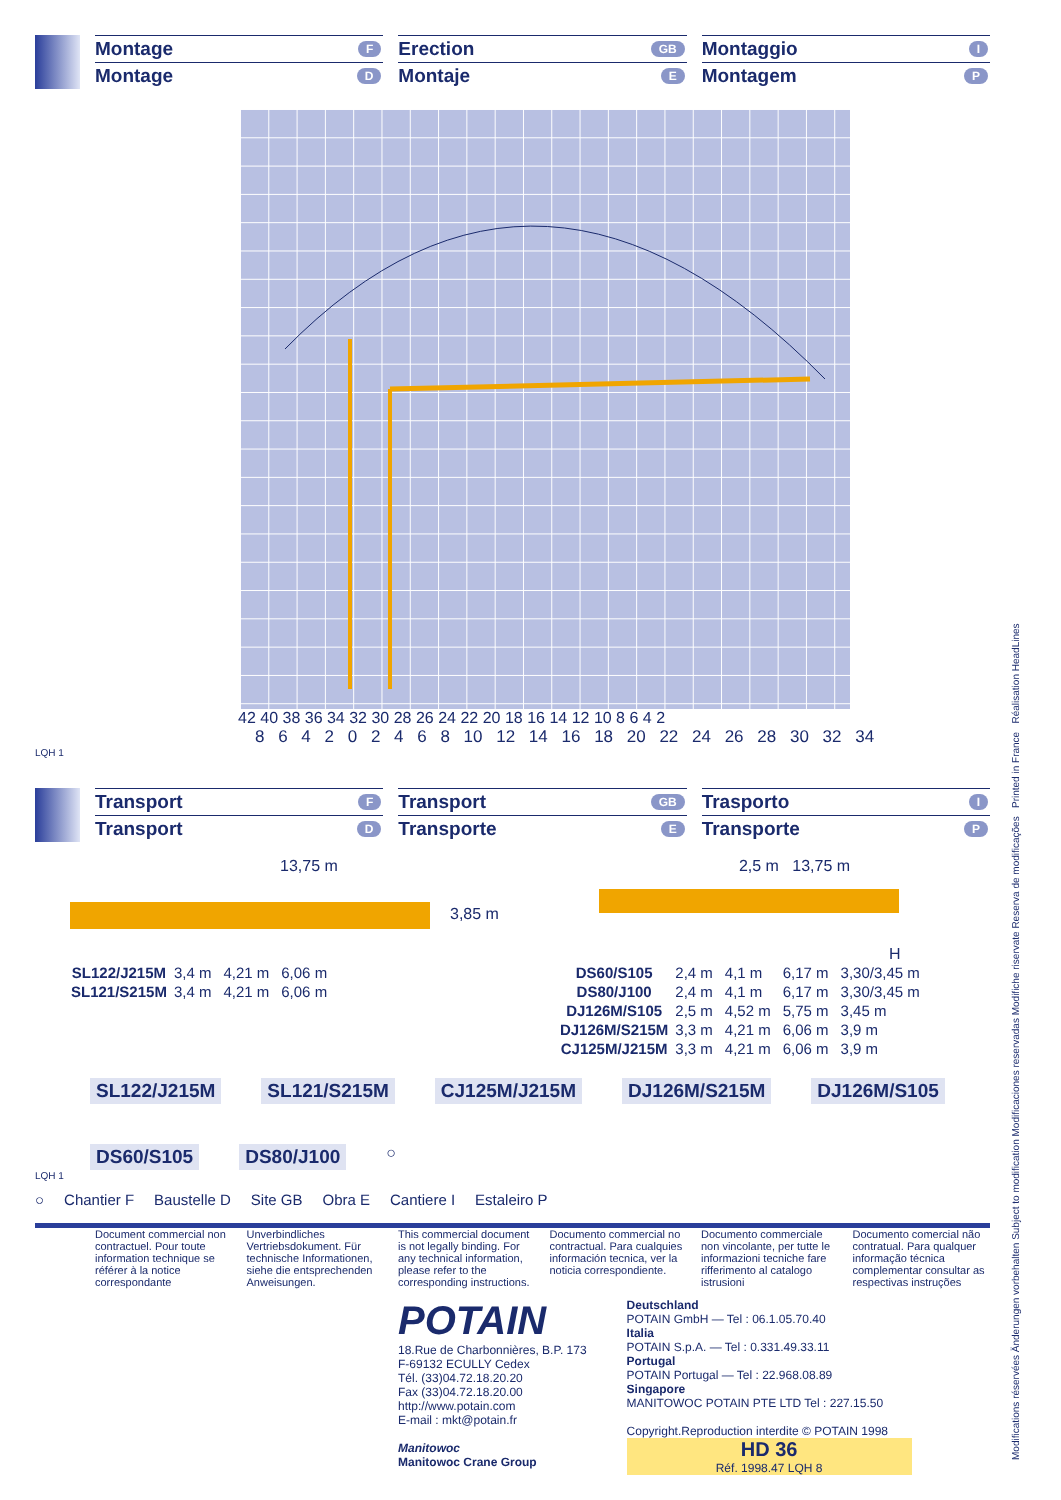Montage F
Montage D
Erection GB
Montaje E
Montaggio I
Montagem P
42 40 38 36 34 32 30 28 26 24 22 20 18 16 14 12 10 8 6 4 2
8 6 4 2 0 2 4 6 8 10 12 14 16 18 20 22 24 26 28 30 32 34
LQH 1
Transport F
Transport D
Transport GB
Transporte E
Trasporto I
Transporte P
13,75 m
3,85 m
| SL122/J215M | 3,4 m | 4,21 m | 6,06 m |
| SL121/S215M | 3,4 m | 4,21 m | 6,06 m |
2,5 m 13,75 m
H
| DS60/S105 | 2,4 m | 4,1 m | 6,17 m | 3,30/3,45 m |
| DS80/J100 | 2,4 m | 4,1 m | 6,17 m | 3,30/3,45 m |
| DJ126M/S105 | 2,5 m | 4,52 m | 5,75 m | 3,45 m |
| DJ126M/S215M | 3,3 m | 4,21 m | 6,06 m | 3,9 m |
| CJ125M/J215M | 3,3 m | 4,21 m | 6,06 m | 3,9 m |
SL122/J215M SL121/S215M CJ125M/J215M DJ126M/S215M DJ126M/S105 DS60/S105 DS80/J100 ○
LQH 1
○ Chantier F Baustelle D Site GB Obra E Cantiere I Estaleiro P
Document commercial non contractuel. Pour toute information technique se référer à la notice correspondante
Unverbindliches Vertriebsdokument. Für technische Informationen, siehe die entsprechenden Anweisungen.
This commercial document is not legally binding. For any technical information, please refer to the corresponding instructions.
Documento commercial no contractual. Para cualquies información tecnica, ver la noticia correspondiente.
Documento commerciale non vincolante, per tutte le informazioni tecniche fare rifferimento al catalogo istrusioni
Documento comercial não contratual. Para qualquer informação técnica complementar consultar as respectivas instruções
POTAIN
18.Rue de Charbonnières, B.P. 173
F-69132 ECULLY Cedex
Tél. (33)04.72.18.20.20
Fax (33)04.72.18.20.00
http://www.potain.com
E-mail : mkt@potain.fr
Manitowoc
Manitowoc Crane Group
Deutschland
POTAIN GmbH — Tel : 06.1.05.70.40
Italia
POTAIN S.p.A. — Tel : 0.331.49.33.11
Portugal
POTAIN Portugal — Tel : 22.968.08.89
Singapore
MANITOWOC POTAIN PTE LTD Tel : 227.15.50
Copyright.Reproduction interdite © POTAIN 1998
HD 36
Réf. 1998.47 LQH 8
Modifications réservées Änderungen vorbehalten Subject to modification Modificaciones reservadas Modifiche riservate Reserva de modificações Printed in France Réalisation HeadLines